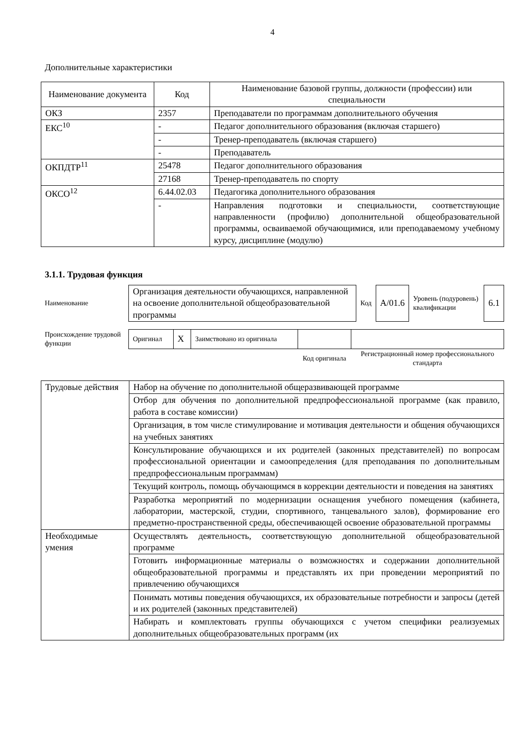4
Дополнительные характеристики
| Наименование документа | Код | Наименование базовой группы, должности (профессии) или специальности |
| --- | --- | --- |
| ОКЗ | 2357 | Преподаватели по программам дополнительного обучения |
| ЕКС<sup>10</sup> | - | Педагог дополнительного образования (включая старшего) |
| | - | Тренер-преподаватель (включая старшего) |
| | - | Преподаватель |
| ОКПДТР<sup>11</sup> | 25478 | Педагог дополнительного образования |
| | 27168 | Тренер-преподаватель по спорту |
| ОКСО<sup>12</sup> | 6.44.02.03 | Педагогика дополнительного образования |
| | - | Направления подготовки и специальности, соответствующие направленности (профилю) дополнительной общеобразовательной программы, осваиваемой обучающимися, или преподаваемому учебному курсу, дисциплине (модулю) |
3.1.1. Трудовая функция
| Наименование | Организация деятельности обучающихся, направленной на освоение дополнительной общеобразовательной программы | Код | А/01.6 | Уровень (подуровень) квалификации | 6.1 |
| Происхождение трудовой функции | Оригинал | X | Заимствовано из оригинала | | |
| | | | | Код оригинала | Регистрационный номер профессионального стандарта |
| Трудовые действия | Набор на обучение по дополнительной общеразвивающей программе |
| | Отбор для обучения по дополнительной предпрофессиональной программе (как правило, работа в составе комиссии) |
| | Организация, в том числе стимулирование и мотивация деятельности и общения обучающихся на учебных занятиях |
| | Консультирование обучающихся и их родителей (законных представителей) по вопросам профессиональной ориентации и самоопределения (для преподавания по дополнительным предпрофессиональным программам) |
| | Текущий контроль, помощь обучающимся в коррекции деятельности и поведения на занятиях |
| | Разработка мероприятий по модернизации оснащения учебного помещения (кабинета, лаборатории, мастерской, студии, спортивного, танцевального залов), формирование его предметно-пространственной среды, обеспечивающей освоение образовательной программы |
| Необходимые умения | Осуществлять деятельность, соответствующую дополнительной общеобразовательной программе |
| | Готовить информационные материалы о возможностях и содержании дополнительной общеобразовательной программы и представлять их при проведении мероприятий по привлечению обучающихся |
| | Понимать мотивы поведения обучающихся, их образовательные потребности и запросы (детей и их родителей (законных представителей) |
| | Набирать и комплектовать группы обучающихся с учетом специфики реализуемых дополнительных общеобразовательных программ (их |